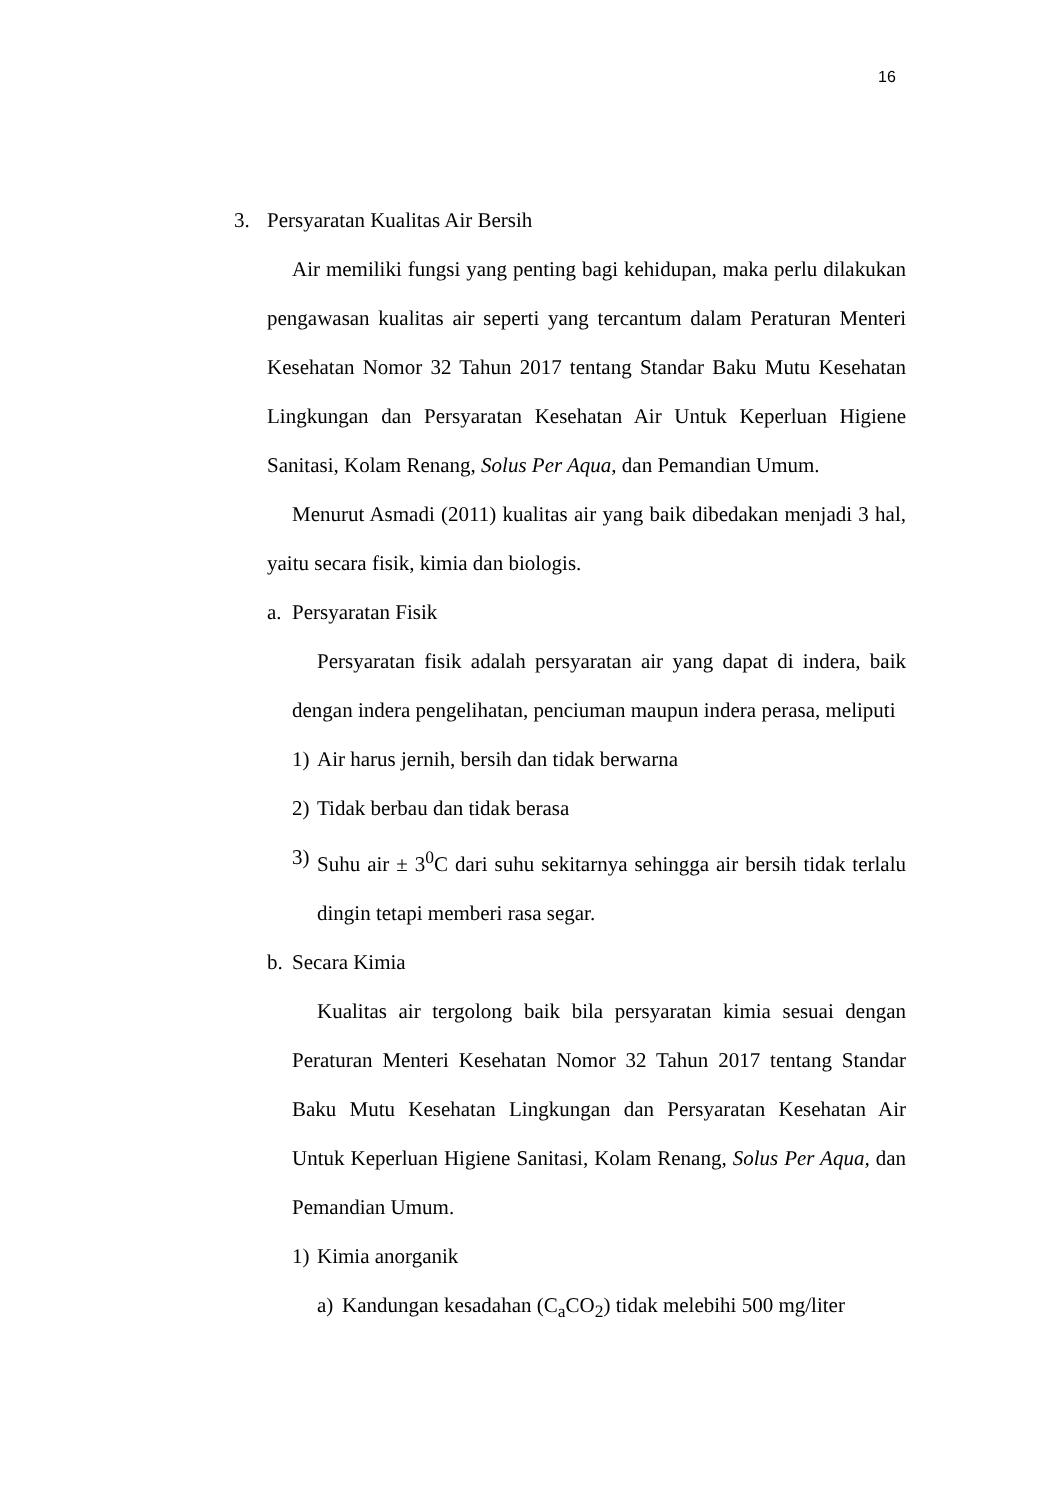16
3. Persyaratan Kualitas Air Bersih
Air memiliki fungsi yang penting bagi kehidupan, maka perlu dilakukan pengawasan kualitas air seperti yang tercantum dalam Peraturan Menteri Kesehatan Nomor 32 Tahun 2017 tentang Standar Baku Mutu Kesehatan Lingkungan dan Persyaratan Kesehatan Air Untuk Keperluan Higiene Sanitasi, Kolam Renang, Solus Per Aqua, dan Pemandian Umum.
Menurut Asmadi (2011) kualitas air yang baik dibedakan menjadi 3 hal, yaitu secara fisik, kimia dan biologis.
a. Persyaratan Fisik
Persyaratan fisik adalah persyaratan air yang dapat di indera, baik dengan indera pengelihatan, penciuman maupun indera perasa, meliputi
1) Air harus jernih, bersih dan tidak berwarna
2) Tidak berbau dan tidak berasa
3)
Suhu air ± 3<sup>0</sup>C dari suhu sekitarnya sehingga air bersih tidak terlalu dingin tetapi memberi rasa segar.
b. Secara Kimia
Kualitas air tergolong baik bila persyaratan kimia sesuai dengan Peraturan Menteri Kesehatan Nomor 32 Tahun 2017 tentang Standar Baku Mutu Kesehatan Lingkungan dan Persyaratan Kesehatan Air Untuk Keperluan Higiene Sanitasi, Kolam Renang, Solus Per Aqua, dan Pemandian Umum.
1) Kimia anorganik
a) Kandungan kesadahan (C<sub>a</sub>CO<sub>2</sub>) tidak melebihi 500 mg/liter